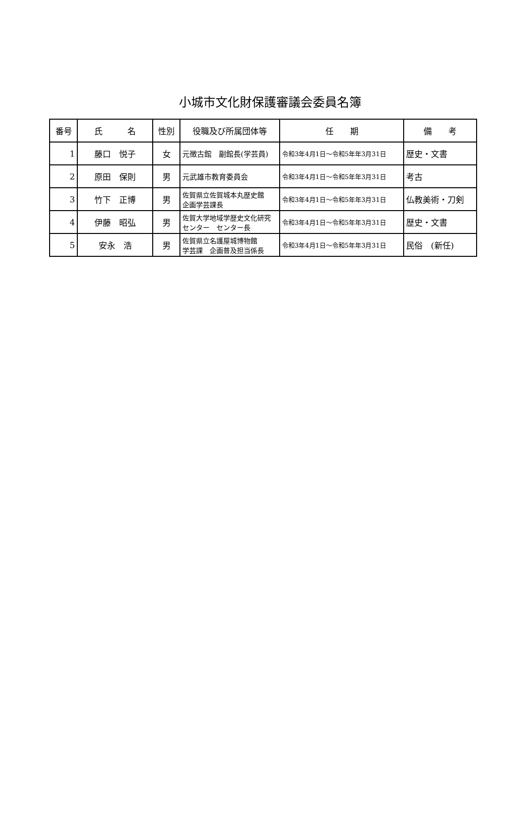小城市文化財保護審議会委員名簿
| 番号 | 氏 名 | 性別 | 役職及び所属団体等 | 任 期 | 備 考 |
| --- | --- | --- | --- | --- | --- |
| 1 | 藤口 悦子 | 女 | 元徴古館 副館長(学芸員) | 令和3年4月1日～令和5年年3月31日 | 歴史・文書 |
| 2 | 原田 保則 | 男 | 元武雄市教育委員会 | 令和3年4月1日～令和5年年3月31日 | 考古 |
| 3 | 竹下 正博 | 男 | 佐賀県立佐賀城本丸歴史館 企画学芸課長 | 令和3年4月1日～令和5年年3月31日 | 仏教美術・刀剣 |
| 4 | 伊藤 昭弘 | 男 | 佐賀大学地域学歴史文化研究センター センター長 | 令和3年4月1日～令和5年年3月31日 | 歴史・文書 |
| 5 | 安永 浩 | 男 | 佐賀県立名護屋城博物館 学芸課 企画普及担当係長 | 令和3年4月1日～令和5年年3月31日 | 民俗 (新任) |